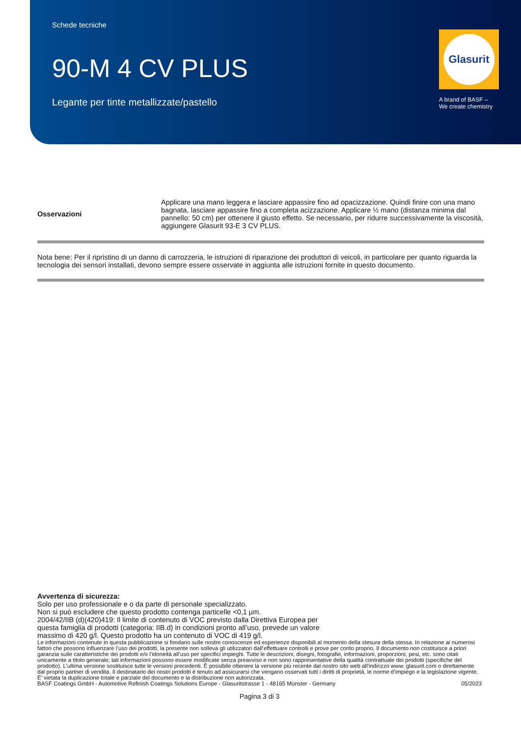Schede tecniche
90-M 4 CV PLUS
Legante per tinte metallizzate/pastello
Glasurit
A brand of BASF –
We create chemistry
| Osservazioni | Applicare una mano leggera e lasciare appassire fino ad opacizzazione. Quindi finire con una mano bagnata, lasciare appassire fino a completa acizzazione. Applicare ½ mano (distanza minima dal pannello: 50 cm) per ottenere il giusto effetto. Se necessario, per ridurre successivamente la viscosità, aggiungere Glasurit 93-E 3 CV PLUS. |
Nota bene: Per il ripristino di un danno di carrozzeria, le istruzioni di riparazione dei produttori di veicoli, in particolare per quanto riguarda la tecnologia dei sensori installati, devono sempre essere osservate in aggiunta alle istruzioni fornite in questo documento.
Avvertenza di sicurezza:
Solo per uso professionale e o da parte di personale specializzato.
Non si può escludere che questo prodotto contenga particelle <0,1 µm.
2004/42/IIB (d)(420)419: Il limite di contenuto di VOC previsto dalla Direttiva Europea per
questa famiglia di prodotti (categoria: IIB.d) in condizioni pronto all’uso, prevede un valore
massimo di 420 g/l. Questo prodotto ha un contenuto di VOC di 419 g/l.
Le informazioni contenute in questa pubblicazione si fondano sulle nostre conoscenze ed esperienze disponibili al momento della stesura della stessa. In relazione ai numerosi fattori che possono influenzare l’uso dei prodotti, la presente non solleva gli utilizzatori dall’effettuare controlli e prove per conto proprio. Il documento non costituisce a priori garanzia sulle caratteristiche dei prodotti e/o l’idoneità all’uso per specifici impieghi. Tutte le descrizioni, disegni, fotografie, informazioni, proporzioni, pesi, etc. sono citati unicamente a titolo generale; tali informazioni possono essere modificate senza preavviso e non sono rappresentative della qualità contrattuale dei prodotti (specifiche del prodotto). L’ultima versione sostituisce tutte le versioni precedenti. È possibile ottenere la versione più recente dal nostro sito web all'indirizzo www. glasurit.com o direttamente dal proprio partner di vendita. Il destinatario dei nostri prodotti è tenuto ad assicurarsi che vengano osservati tutti i diritti di proprietà, le norme d’impiego e la legislazione vigente. E’ vietata la duplicazione totale e parziale del documento e la distribuzione non autorizzata.
BASF Coatings GmbH - Automotive Refinish Coatings Solutions Europe - Glasuritstrasse 1 - 48165 Münster - Germany 05/2023
Pagina 3 di 3